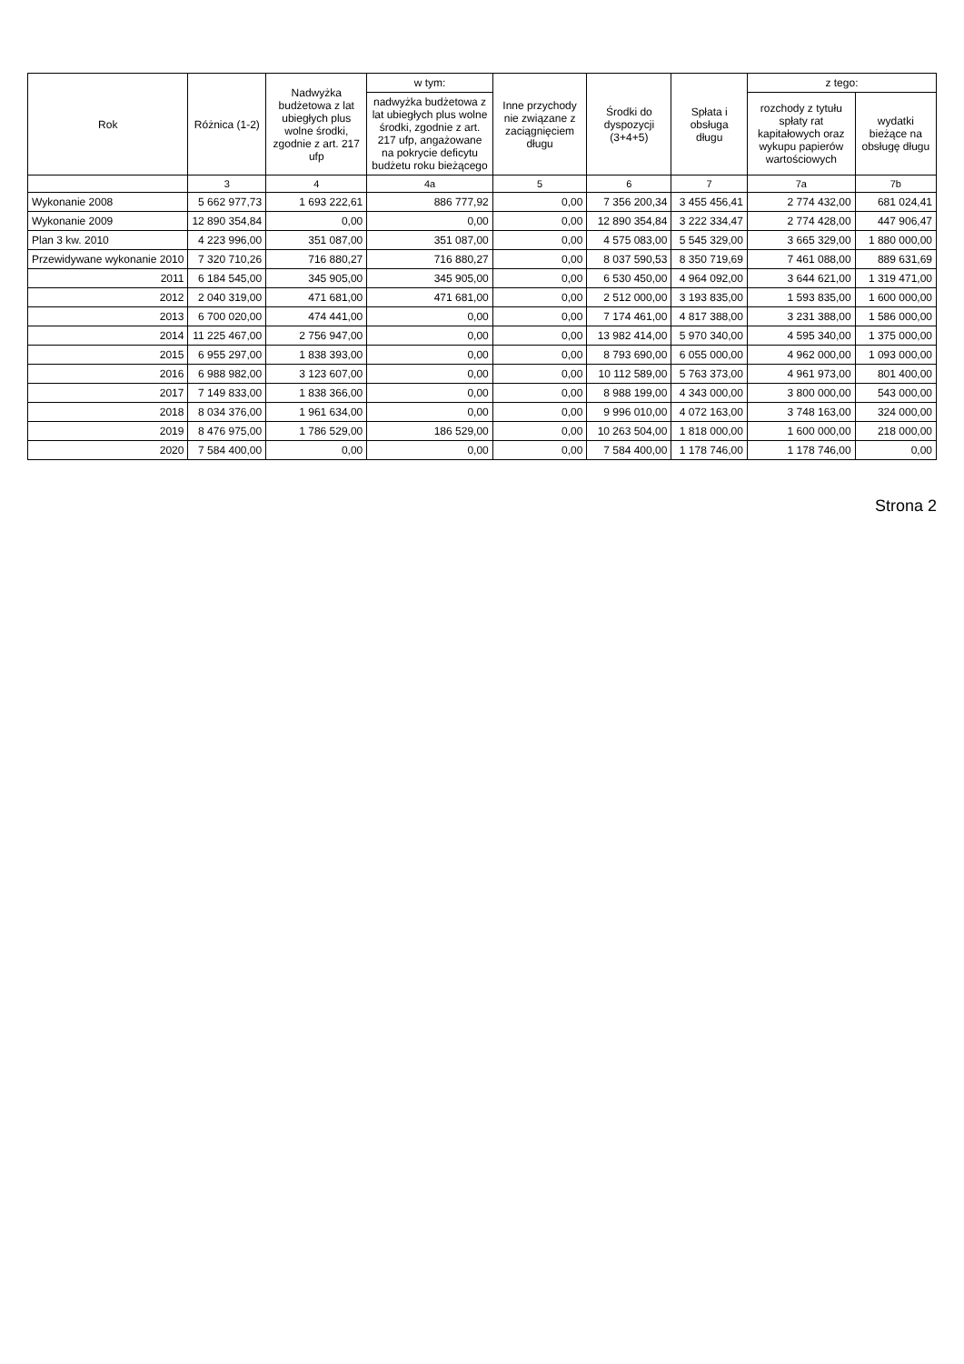| Rok | Różnica (1-2) | Nadwyżka budżetowa z lat ubiegłych plus wolne środki, zgodnie z art. 217 ufp | w tym: | Inne przychody nie związane z zaciągnięciem długu | Środki do dyspozycji (3+4+5) | Spłata i obsługa długu | z tego: | |
| --- | --- | --- | --- | --- | --- | --- | --- | --- |
| | | | nadwyżka budżetowa z lat ubiegłych plus wolne środki, zgodnie z art. 217 ufp, angażowane na pokrycie deficytu budżetu roku bieżącego | | | | rozchody z tytułu spłaty rat kapitałowych oraz wykupu papierów wartościowych | wydatki bieżące na obsługę długu |
| | 3 | 4 | 4a | 5 | 6 | 7 | 7a | 7b |
| Wykonanie 2008 | 5 662 977,73 | 1 693 222,61 | 886 777,92 | 0,00 | 7 356 200,34 | 3 455 456,41 | 2 774 432,00 | 681 024,41 |
| Wykonanie 2009 | 12 890 354,84 | 0,00 | 0,00 | 0,00 | 12 890 354,84 | 3 222 334,47 | 2 774 428,00 | 447 906,47 |
| Plan 3 kw. 2010 | 4 223 996,00 | 351 087,00 | 351 087,00 | 0,00 | 4 575 083,00 | 5 545 329,00 | 3 665 329,00 | 1 880 000,00 |
| Przewidywane wykonanie 2010 | 7 320 710,26 | 716 880,27 | 716 880,27 | 0,00 | 8 037 590,53 | 8 350 719,69 | 7 461 088,00 | 889 631,69 |
| 2011 | 6 184 545,00 | 345 905,00 | 345 905,00 | 0,00 | 6 530 450,00 | 4 964 092,00 | 3 644 621,00 | 1 319 471,00 |
| 2012 | 2 040 319,00 | 471 681,00 | 471 681,00 | 0,00 | 2 512 000,00 | 3 193 835,00 | 1 593 835,00 | 1 600 000,00 |
| 2013 | 6 700 020,00 | 474 441,00 | 0,00 | 0,00 | 7 174 461,00 | 4 817 388,00 | 3 231 388,00 | 1 586 000,00 |
| 2014 | 11 225 467,00 | 2 756 947,00 | 0,00 | 0,00 | 13 982 414,00 | 5 970 340,00 | 4 595 340,00 | 1 375 000,00 |
| 2015 | 6 955 297,00 | 1 838 393,00 | 0,00 | 0,00 | 8 793 690,00 | 6 055 000,00 | 4 962 000,00 | 1 093 000,00 |
| 2016 | 6 988 982,00 | 3 123 607,00 | 0,00 | 0,00 | 10 112 589,00 | 5 763 373,00 | 4 961 973,00 | 801 400,00 |
| 2017 | 7 149 833,00 | 1 838 366,00 | 0,00 | 0,00 | 8 988 199,00 | 4 343 000,00 | 3 800 000,00 | 543 000,00 |
| 2018 | 8 034 376,00 | 1 961 634,00 | 0,00 | 0,00 | 9 996 010,00 | 4 072 163,00 | 3 748 163,00 | 324 000,00 |
| 2019 | 8 476 975,00 | 1 786 529,00 | 186 529,00 | 0,00 | 10 263 504,00 | 1 818 000,00 | 1 600 000,00 | 218 000,00 |
| 2020 | 7 584 400,00 | 0,00 | 0,00 | 0,00 | 7 584 400,00 | 1 178 746,00 | 1 178 746,00 | 0,00 |
Strona 2